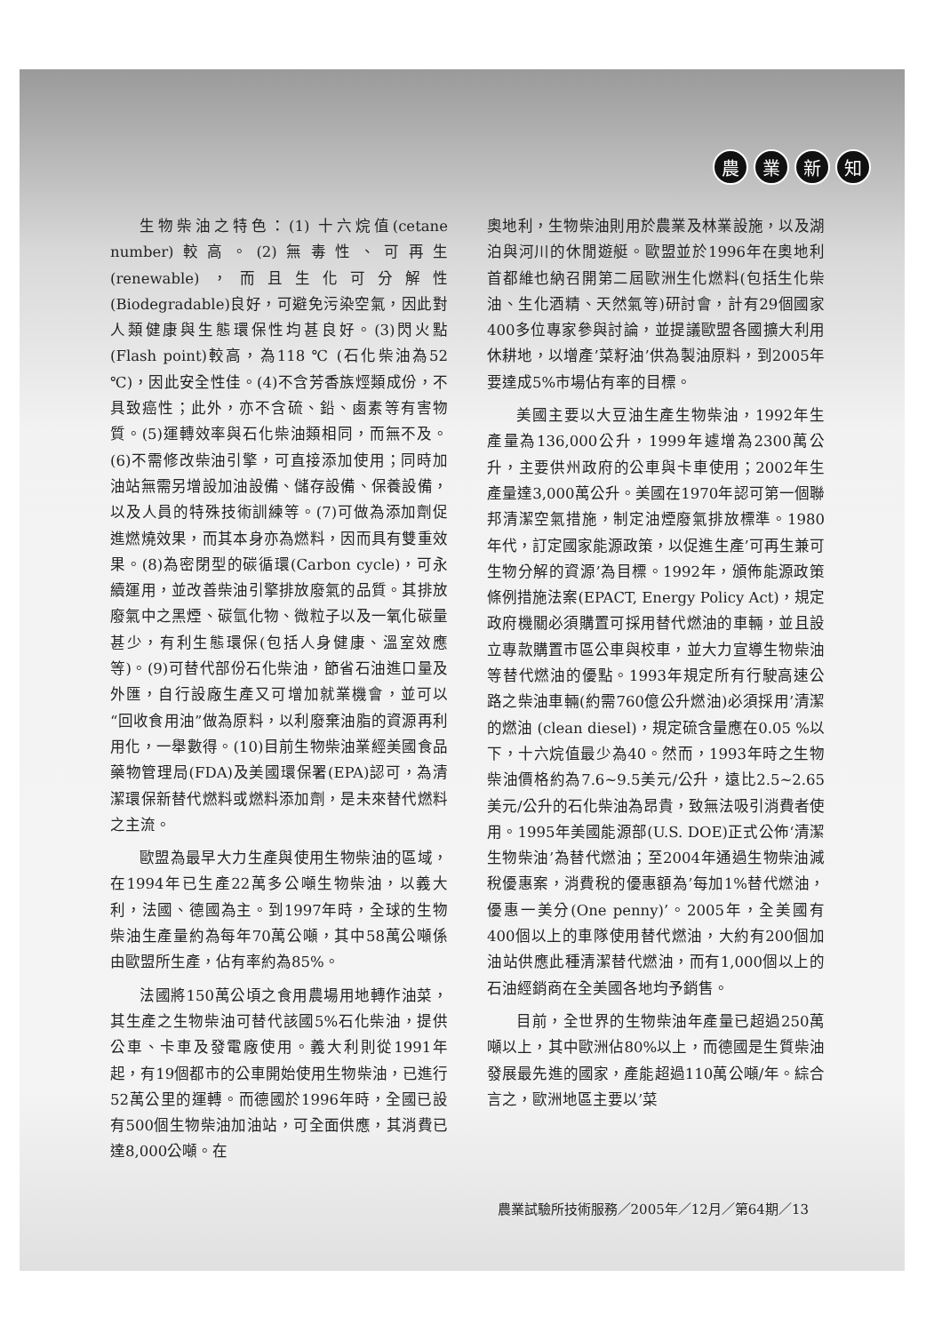農業新知
生物柴油之特色：(1) 十六烷值(cetane number)較高。(2)無毒性、可再生(renewable)，而且生化可分解性(Biodegradable)良好，可避免污染空氣，因此對人類健康與生態環保性均甚良好。(3)閃火點(Flash point)較高，為118 ℃ (石化柴油為52 ℃)，因此安全性佳。(4)不含芳香族烴類成份，不具致癌性；此外，亦不含硫、鉛、鹵素等有害物質。(5)運轉效率與石化柴油類相同，而無不及。(6)不需修改柴油引擎，可直接添加使用；同時加油站無需另增設加油設備、儲存設備、保養設備，以及人員的特殊技術訓練等。(7)可做為添加劑促進燃燒效果，而其本身亦為燃料，因而具有雙重效果。(8)為密閉型的碳循環(Carbon cycle)，可永續運用，並改善柴油引擎排放廢氣的品質。其排放廢氣中之黑煙、碳氫化物、微粒子以及一氧化碳量甚少，有利生態環保(包括人身健康、溫室效應等)。(9)可替代部份石化柴油，節省石油進口量及外匯，自行設廠生產又可增加就業機會，並可以“回收食用油”做為原料，以利廢棄油脂的資源再利用化，一舉數得。(10)目前生物柴油業經美國食品藥物管理局(FDA)及美國環保署(EPA)認可，為清潔環保新替代燃料或燃料添加劑，是未來替代燃料之主流。
歐盟為最早大力生產與使用生物柴油的區域，在1994年已生產22萬多公噸生物柴油，以義大利，法國、德國為主。到1997年時，全球的生物柴油生產量約為每年70萬公噸，其中58萬公噸係由歐盟所生產，佔有率約為85%。
法國將150萬公頃之食用農場用地轉作油菜，其生產之生物柴油可替代該國5%石化柴油，提供公車、卡車及發電廠使用。義大利則從1991年起，有19個都市的公車開始使用生物柴油，已進行52萬公里的運轉。而德國於1996年時，全國已設有500個生物柴油加油站，可全面供應，其消費已達8,000公噸。在
奧地利，生物柴油則用於農業及林業設施，以及湖泊與河川的休閒遊艇。歐盟並於1996年在奧地利首都維也納召開第二屆歐洲生化燃料(包括生化柴油、生化酒精、天然氣等)研討會，計有29個國家400多位專家參與討論，並提議歐盟各國擴大利用休耕地，以增產’菜籽油’供為製油原料，到2005年要達成5%市場佔有率的目標。
美國主要以大豆油生產生物柴油，1992年生產量為136,000公升，1999年遽增為2300萬公升，主要供州政府的公車與卡車使用；2002年生產量達3,000萬公升。美國在1970年認可第一個聯邦清潔空氣措施，制定油煙廢氣排放標準。1980年代，訂定國家能源政策，以促進生產’可再生兼可生物分解的資源’為目標。1992年，頒佈能源政策條例措施法案(EPACT, Energy Policy Act)，規定政府機關必須購置可採用替代燃油的車輛，並且設立專款購置市區公車與校車，並大力宣導生物柴油等替代燃油的優點。1993年規定所有行駛高速公路之柴油車輛(約需760億公升燃油)必須採用’清潔的燃油 (clean diesel)，規定硫含量應在0.05 %以下，十六烷值最少為40。然而，1993年時之生物柴油價格約為7.6~9.5美元/公升，遠比2.5~2.65美元/公升的石化柴油為昂貴，致無法吸引消費者使用。1995年美國能源部(U.S. DOE)正式公佈‘清潔生物柴油’為替代燃油；至2004年通過生物柴油減稅優惠案，消費稅的優惠額為’每加1%替代燃油，優惠一美分(One penny)’。2005年，全美國有400個以上的車隊使用替代燃油，大約有200個加油站供應此種清潔替代燃油，而有1,000個以上的石油經銷商在全美國各地均予銷售。
目前，全世界的生物柴油年產量已超過250萬噸以上，其中歐洲佔80%以上，而德國是生質柴油發展最先進的國家，產能超過110萬公噸/年。綜合言之，歐洲地區主要以’菜
農業試驗所技術服務／2005年／12月／第64期／13